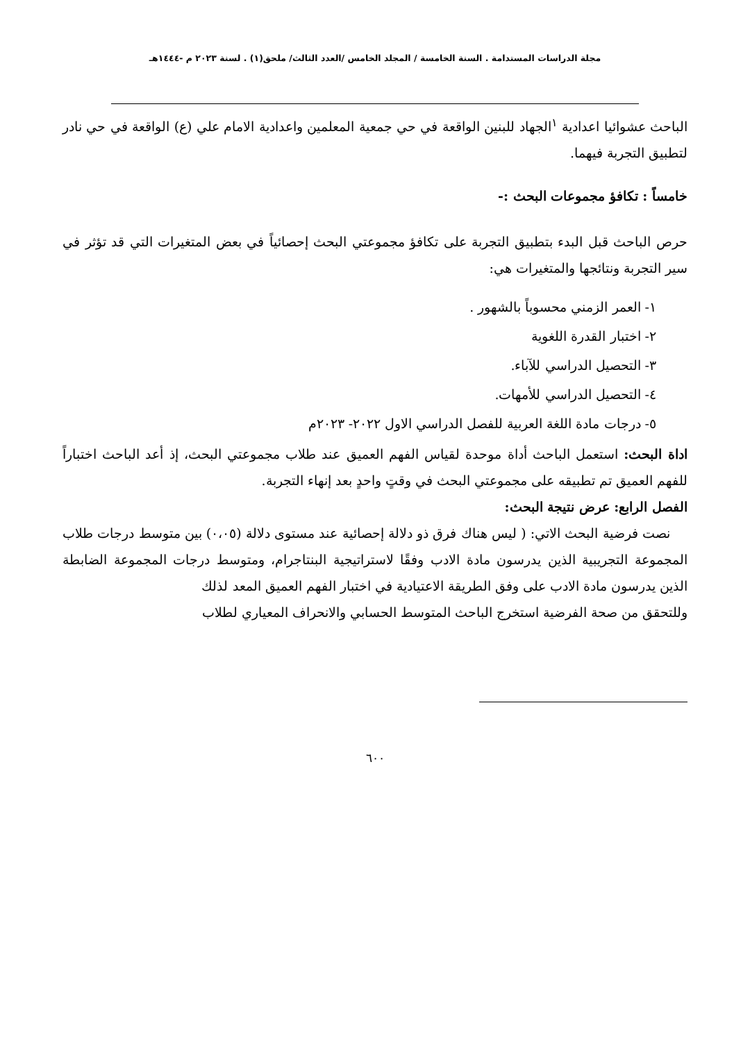مجلة الدراسات المستدامة . السنة الخامسة / المجلد الخامس /العدد الثالث/ ملحق(١) . لسنة ٢٠٢٣ م -١٤٤٤هـ
الباحث عشوائيا اعدادية <sup>١</sup>الجهاد للبنين الواقعة في حي جمعية المعلمين واعدادية الامام علي (ع) الواقعة في حي نادر لتطبيق التجربة فيهما.
خامساً : تكافؤ مجموعات البحث :-
حرص الباحث قبل البدء بتطبيق التجربة على تكافؤ مجموعتي البحث إحصائياً في بعض المتغيرات التي قد تؤثر في سير التجربة ونتائجها والمتغيرات هي:
١- العمر الزمني محسوباً بالشهور .
٢- اختبار القدرة اللغوية
٣- التحصيل الدراسي للآباء.
٤- التحصيل الدراسي للأمهات.
٥- درجات مادة اللغة العربية للفصل الدراسي الاول ٢٠٢٢- ٢٠٢٣م
اداة البحث: استعمل الباحث أداة موحدة لقياس الفهم العميق عند طلاب مجموعتي البحث، إذ أعد الباحث اختباراً للفهم العميق تم تطبيقه على مجموعتي البحث في وقتٍ واحدٍ بعد إنهاء التجربة.
الفصل الرابع: عرض نتيجة البحث:
نصت فرضية البحث الاتي: ( ليس هناك فرق ذو دلالة إحصائية عند مستوى دلالة (٠،٠٥) بين متوسط درجات طلاب المجموعة التجريبية الذين يدرسون مادة الادب وفقًا لاستراتيجية البنتاجرام، ومتوسط درجات المجموعة الضابطة الذين يدرسون مادة الادب على وفق الطريقة الاعتيادية في اختبار الفهم العميق المعد لذلك
وللتحقق من صحة الفرضية استخرج الباحث المتوسط الحسابي والانحراف المعياري لطلاب
٦٠٠